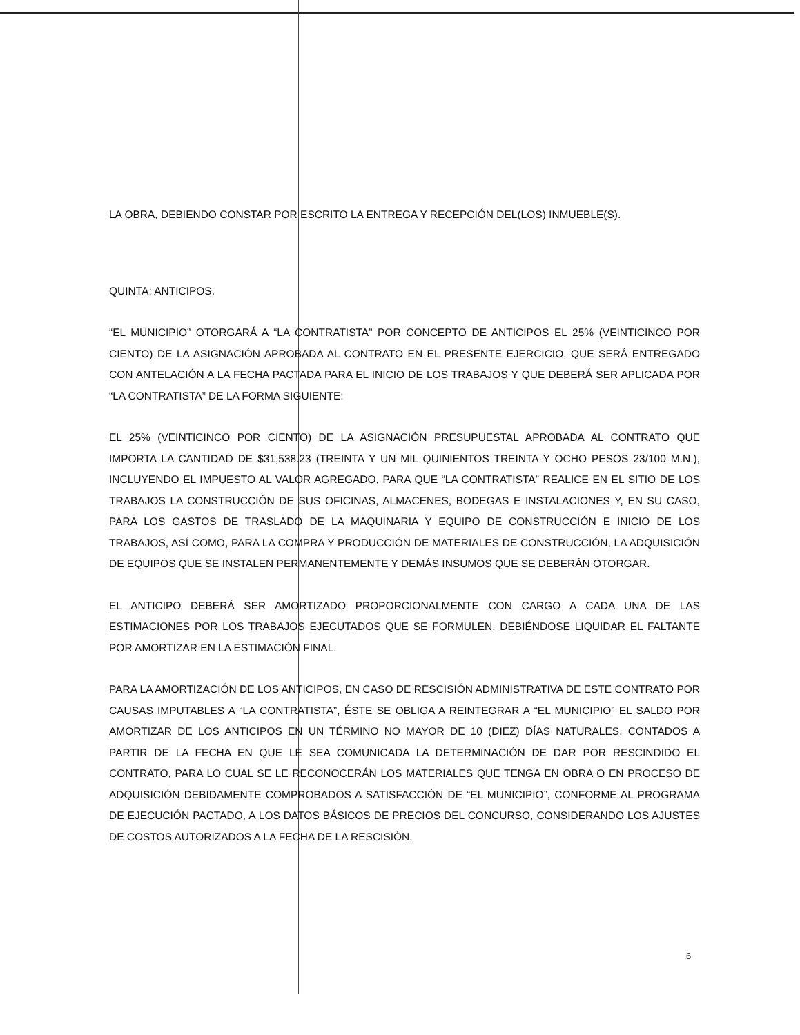LA OBRA, DEBIENDO CONSTAR POR ESCRITO LA ENTREGA Y RECEPCIÓN DEL(LOS) INMUEBLE(S).
QUINTA: ANTICIPOS.
“EL MUNICIPIO” OTORGARÁ A “LA CONTRATISTA” POR CONCEPTO DE ANTICIPOS EL 25% (VEINTICINCO POR CIENTO) DE LA ASIGNACIÓN APROBADA AL CONTRATO EN EL PRESENTE EJERCICIO, QUE SERÁ ENTREGADO CON ANTELACIÓN A LA FECHA PACTADA PARA EL INICIO DE LOS TRABAJOS Y QUE DEBERÁ SER APLICADA POR “LA CONTRATISTA” DE LA FORMA SIGUIENTE:
EL 25% (VEINTICINCO POR CIENTO) DE LA ASIGNACIÓN PRESUPUESTAL APROBADA AL CONTRATO QUE IMPORTA LA CANTIDAD DE $31,538.23 (TREINTA Y UN MIL QUINIENTOS TREINTA Y OCHO PESOS 23/100 M.N.), INCLUYENDO EL IMPUESTO AL VALOR AGREGADO, PARA QUE “LA CONTRATISTA” REALICE EN EL SITIO DE LOS TRABAJOS LA CONSTRUCCIÓN DE SUS OFICINAS, ALMACENES, BODEGAS E INSTALACIONES Y, EN SU CASO, PARA LOS GASTOS DE TRASLADO DE LA MAQUINARIA Y EQUIPO DE CONSTRUCCIÓN E INICIO DE LOS TRABAJOS, ASÍ COMO, PARA LA COMPRA Y PRODUCCIÓN DE MATERIALES DE CONSTRUCCIÓN, LA ADQUISICIÓN DE EQUIPOS QUE SE INSTALEN PERMANENTEMENTE Y DEMÁS INSUMOS QUE SE DEBERÁN OTORGAR.
EL ANTICIPO DEBERÁ SER AMORTIZADO PROPORCIONALMENTE CON CARGO A CADA UNA DE LAS ESTIMACIONES POR LOS TRABAJOS EJECUTADOS QUE SE FORMULEN, DEBIÉNDOSE LIQUIDAR EL FALTANTE POR AMORTIZAR EN LA ESTIMACIÓN FINAL.
PARA LA AMORTIZACIÓN DE LOS ANTICIPOS, EN CASO DE RESCISIÓN ADMINISTRATIVA DE ESTE CONTRATO POR CAUSAS IMPUTABLES A “LA CONTRATISTA”, ÉSTE SE OBLIGA A REINTEGRAR A “EL MUNICIPIO” EL SALDO POR AMORTIZAR DE LOS ANTICIPOS EN UN TÉRMINO NO MAYOR DE 10 (DIEZ) DÍAS NATURALES, CONTADOS A PARTIR DE LA FECHA EN QUE LE SEA COMUNICADA LA DETERMINACIÓN DE DAR POR RESCINDIDO EL CONTRATO, PARA LO CUAL SE LE RECONOCERÁN LOS MATERIALES QUE TENGA EN OBRA O EN PROCESO DE ADQUISICIÓN DEBIDAMENTE COMPROBADOS A SATISFACCIÓN DE “EL MUNICIPIO”, CONFORME AL PROGRAMA DE EJECUCIÓN PACTADO, A LOS DATOS BÁSICOS DE PRECIOS DEL CONCURSO, CONSIDERANDO LOS AJUSTES DE COSTOS AUTORIZADOS A LA FECHA DE LA RESCISIÓN,
6